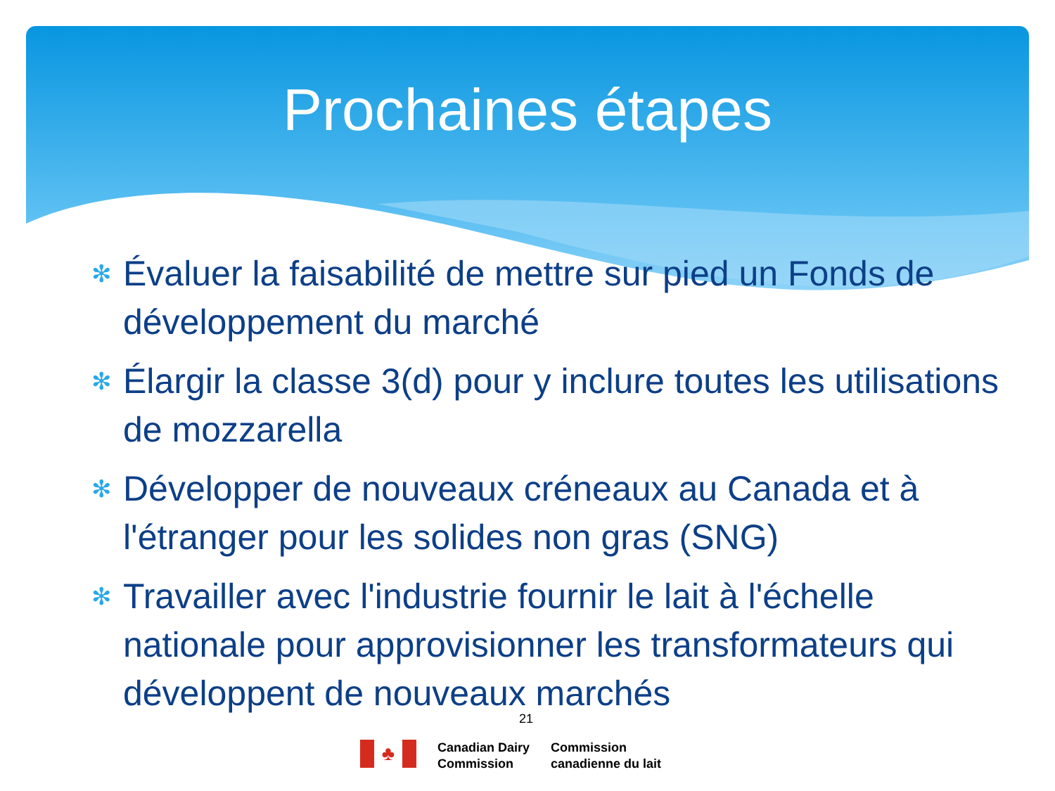Prochaines étapes
✻ Évaluer la faisabilité de mettre sur pied un Fonds de développement du marché
✻ Élargir la classe 3(d) pour y inclure toutes les utilisations de mozzarella
✻ Développer de nouveaux créneaux au Canada et à l'étranger pour les solides non gras (SNG)
✻ Travailler avec l'industrie fournir le lait à l'échelle nationale pour approvisionner les transformateurs qui développent de nouveaux marchés
21
♣
Canadian Dairy
Commission
Commission
canadienne du lait